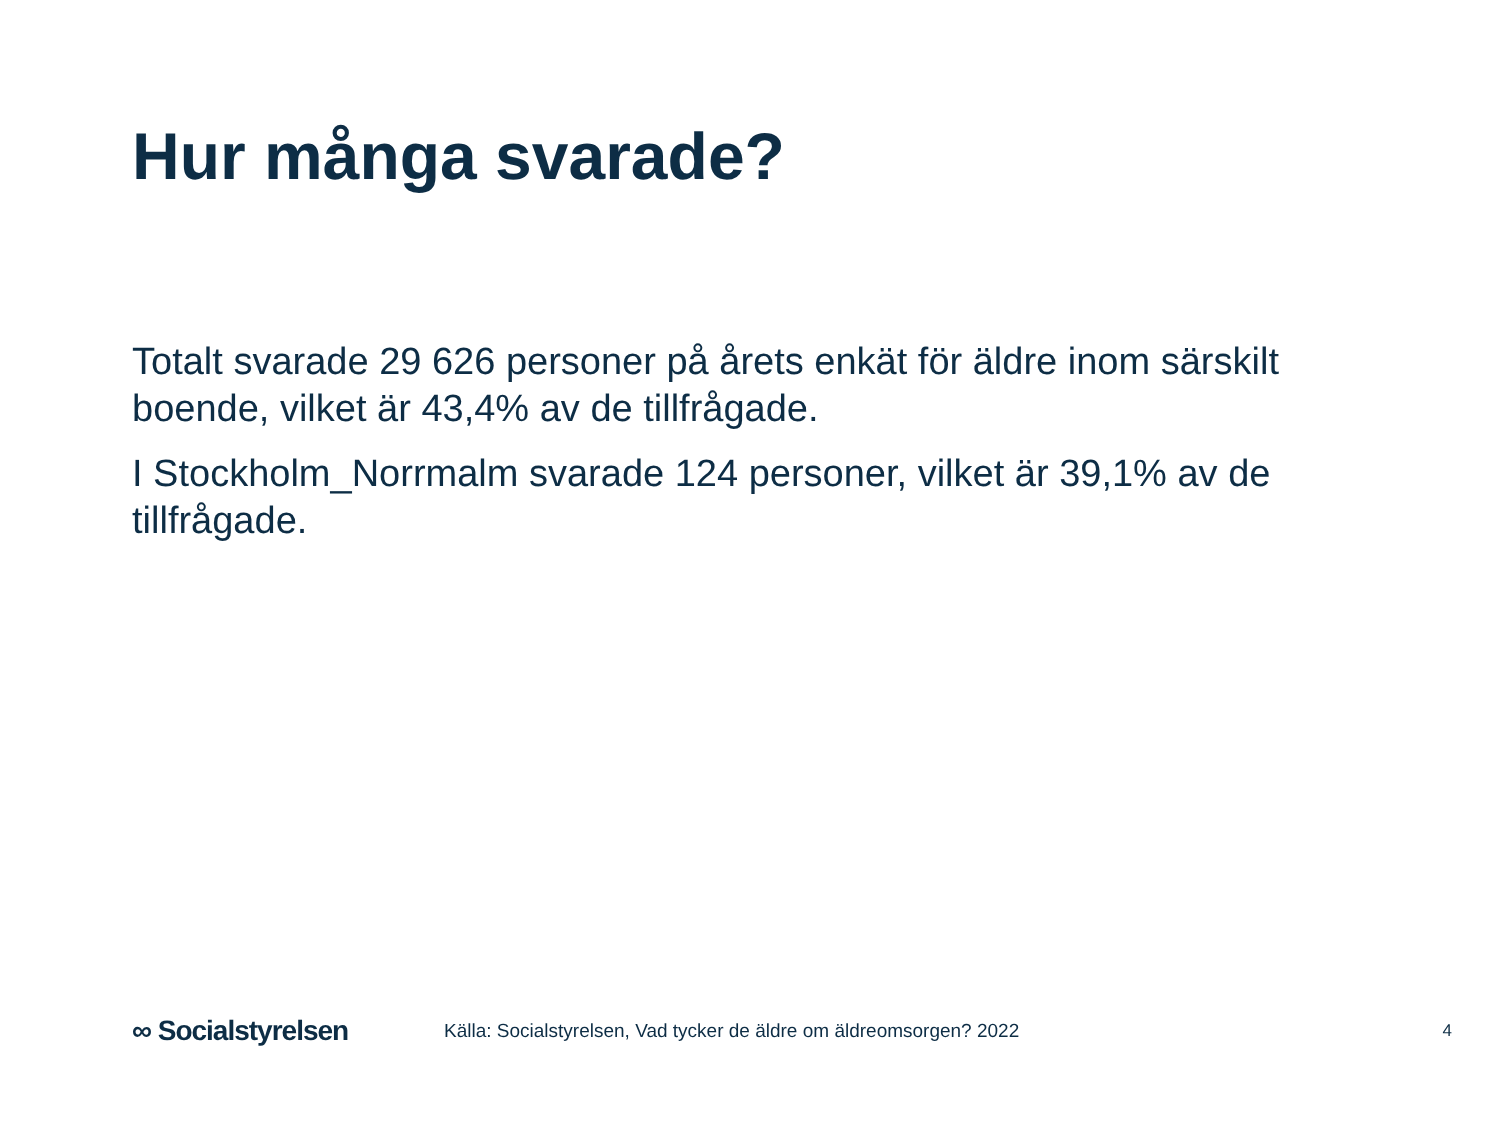Hur många svarade?
Totalt svarade 29 626 personer på årets enkät för äldre inom särskilt boende, vilket är 43,4% av de tillfrågade.
I Stockholm_Norrmalm svarade 124 personer, vilket är 39,1% av de tillfrågade.
∞ Socialstyrelsen
Källa: Socialstyrelsen, Vad tycker de äldre om äldreomsorgen? 2022
4